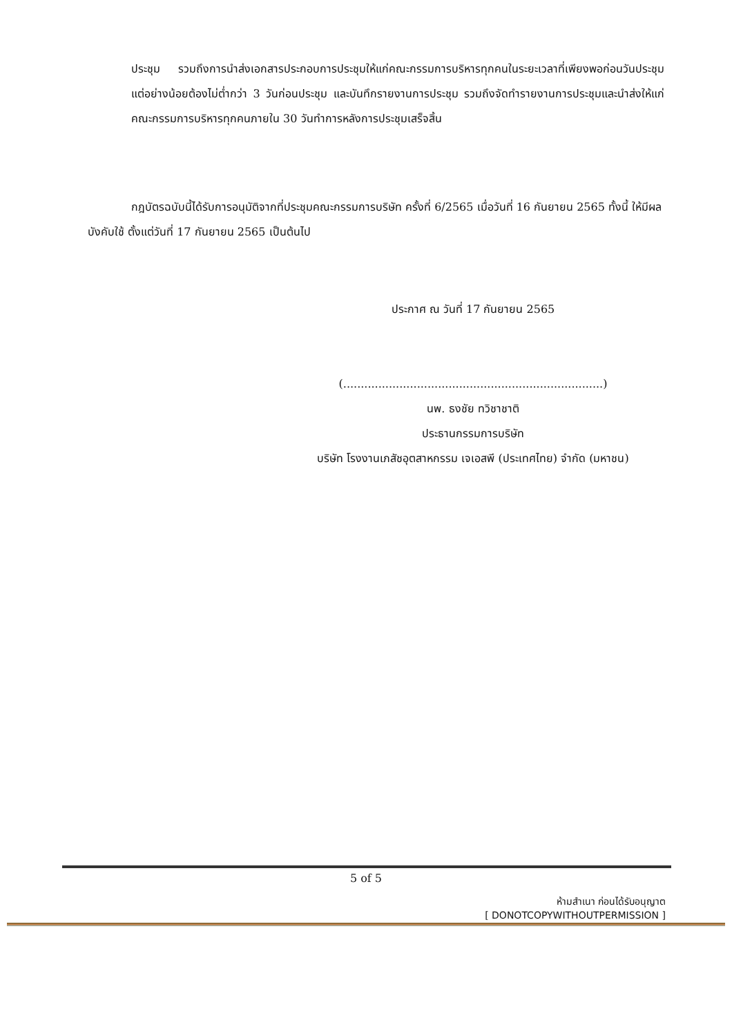ประชุม รวมถึงการนำส่งเอกสารประกอบการประชุมให้แก่คณะกรรมการบริหารทุกคนในระยะเวลาที่เพียงพอก่อนวันประชุม แต่อย่างน้อยต้องไม่ต่ำกว่า 3 วันก่อนประชุม และบันทึกรายงานการประชุม รวมถึงจัดทำรายงานการประชุมและนำส่งให้แก่คณะกรรมการบริหารทุกคนภายใน 30 วันทำการหลังการประชุมเสร็จสิ้น
กฎบัตรฉบับนี้ได้รับการอนุมัติจากที่ประชุมคณะกรรมการบริษัท ครั้งที่ 6/2565 เมื่อวันที่ 16 กันยายน 2565 ทั้งนี้ ให้มีผลบังคับใช้ ตั้งแต่วันที่ 17 กันยายน 2565 เป็นต้นไป
ประกาศ ณ วันที่ 17 กันยายน 2565
(..........................................................................)
นพ. ธงชัย ทวิชาชาติ
ประธานกรรมการบริษัท
บริษัท โรงงานเภสัชอุตสาหกรรม เจเอสพี (ประเทศไทย) จำกัด (มหาชน)
5 of 5
ห้ามสำเนา ก่อนได้รับอนุญาต
[ DONOTCOPYWITHOUTPERMISSION ]